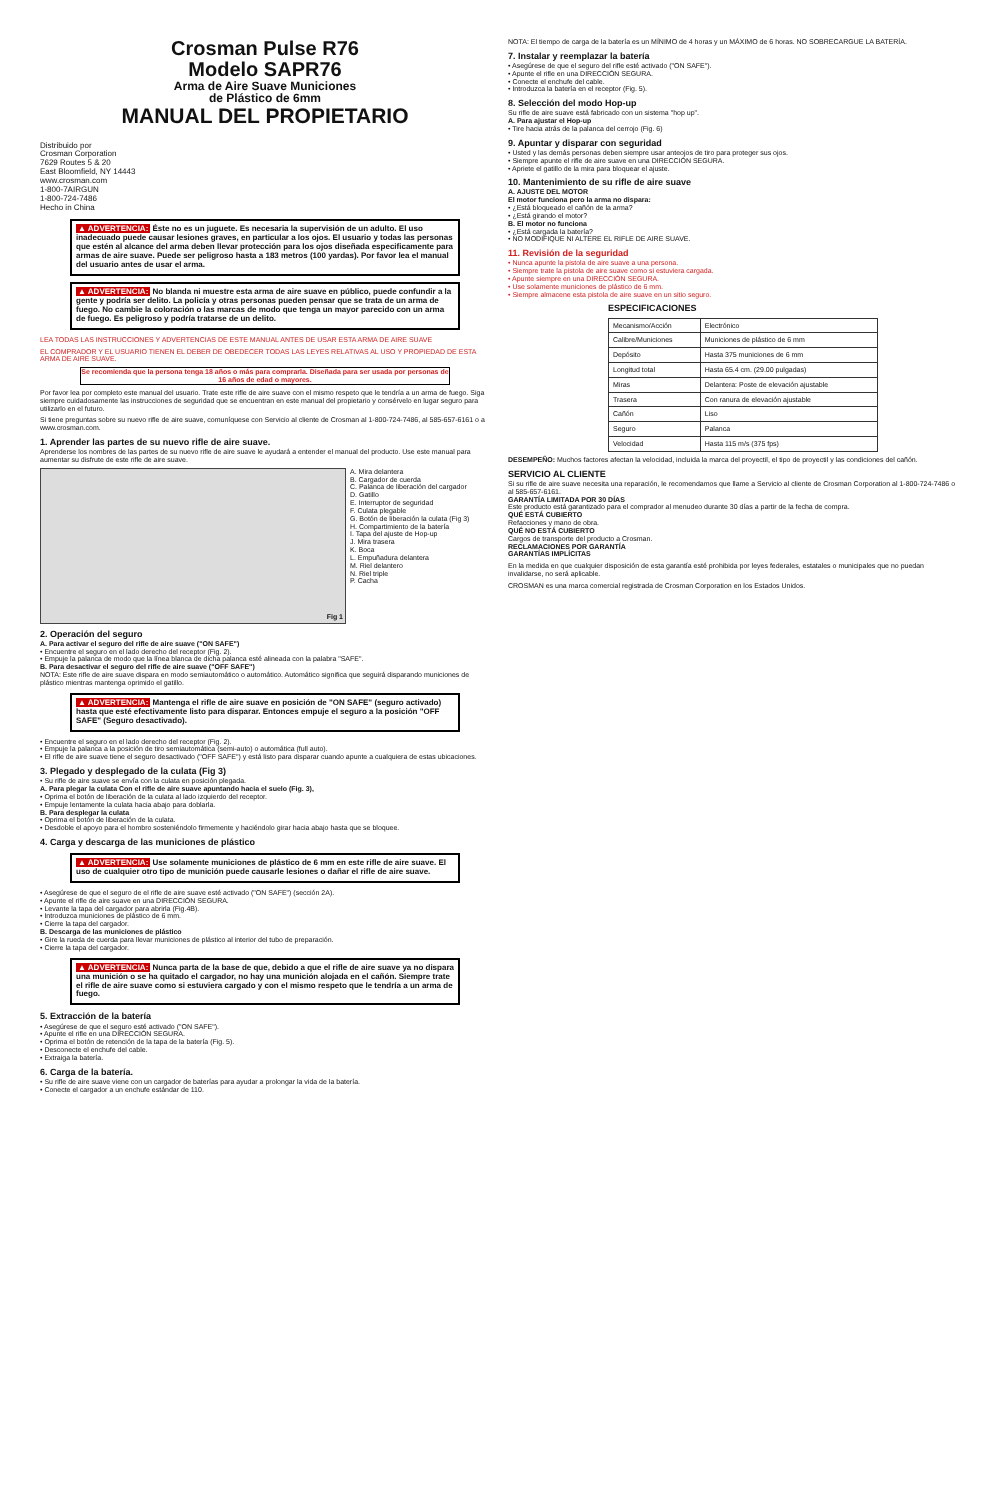Crosman Pulse R76
Modelo SAPR76
Arma de Aire Suave Municiones
de Plástico de 6mm
MANUAL DEL PROPIETARIO
Distribuido por
Crosman Corporation
7629 Routes 5 & 20
East Bloomfield, NY 14443
www.crosman.com
1-800-7AIRGUN
1-800-724-7486
Hecho in China
▲ ADVERTENCIA: Éste no es un juguete. Es necesaria la supervisión de un adulto. El uso inadecuado puede causar lesiones graves, en particular a los ojos. El usuario y todas las personas que estén al alcance del arma deben llevar protección para los ojos diseñada especificamente para armas de aire suave. Puede ser peligroso hasta a 183 metros (100 yardas). Por favor lea el manual del usuario antes de usar el arma.
▲ ADVERTENCIA: No blanda ni muestre esta arma de aire suave en público, puede confundir a la gente y podría ser delito. La policía y otras personas pueden pensar que se trata de un arma de fuego. No cambie la coloración o las marcas de modo que tenga un mayor parecido con un arma de fuego. Es peligroso y podría tratarse de un delito.
LEA TODAS LAS INSTRUCCIONES Y ADVERTENCIAS DE ESTE MANUAL ANTES DE USAR ESTA ARMA DE AIRE SUAVE
EL COMPRADOR Y EL USUARIO TIENEN EL DEBER DE OBEDECER TODAS LAS LEYES RELATIVAS AL USO Y PROPIEDAD DE ESTA ARMA DE AIRE SUAVE.
Se recomienda que la persona tenga 18 años o más para comprarla. Diseñada para ser usada por personas de 16 años de edad o mayores.
Por favor lea por completo este manual del usuario. Trate este rifle de aire suave con el mismo respeto que le tendría a un arma de fuego. Siga siempre cuidadosamente las instrucciones de seguridad que se encuentran en este manual del propietario y consérvelo en lugar seguro para utilizarlo en el futuro.
Si tiene preguntas sobre su nuevo rifle de aire suave, comuníquese con Servicio al cliente de Crosman al 1-800-724-7486, al 585-657-6161 o a www.crosman.com.
1. Aprender las partes de su nuevo rifle de aire suave.
Aprenderse los nombres de las partes de su nuevo rifle de aire suave le ayudará a entender el manual del producto. Use este manual para aumentar su disfrute de este rifle de aire suave.
Fig 1
A. Mira delantera
B. Cargador de cuerda
C. Palanca de liberación del cargador
D. Gatillo
E. Interruptor de seguridad
F. Culata plegable
G. Botón de liberación la culata (Fig 3)
H. Compartimiento de la batería
I. Tapa del ajuste de Hop-up
J. Mira trasera
K. Boca
L. Empuñadura delantera
M. Riel delantero
N. Riel triple
P. Cacha
2. Operación del seguro
A. Para activar el seguro del rifle de aire suave ("ON SAFE")
• Encuentre el seguro en el lado derecho del receptor (Fig. 2).
• Empuje la palanca de modo que la línea blanca de dicha palanca esté alineada con la palabra "SAFE".
B. Para desactivar el seguro del rifle de aire suave ("OFF SAFE")
NOTA: Este rifle de aire suave dispara en modo semiautomático o automático. Automático significa que seguirá disparando municiones de plástico mientras mantenga oprimido el gatillo.
▲ ADVERTENCIA: Mantenga el rifle de aire suave en posición de "ON SAFE" (seguro activado) hasta que esté efectivamente listo para disparar. Entonces empuje el seguro a la posición "OFF SAFE" (Seguro desactivado).
• Encuentre el seguro en el lado derecho del receptor (Fig. 2).
• Empuje la palanca a la posición de tiro semiautomática (semi-auto) o automática (full auto).
• El rifle de aire suave tiene el seguro desactivado ("OFF SAFE") y está listo para disparar cuando apunte a cualquiera de estas ubicaciones.
3. Plegado y desplegado de la culata (Fig 3)
• Su rifle de aire suave se envía con la culata en posición plegada.
A. Para plegar la culata Con el rifle de aire suave apuntando hacia el suelo (Fig. 3),
• Oprima el botón de liberación de la culata al lado izquierdo del receptor.
• Empuje lentamente la culata hacia abajo para doblarla.
B. Para desplegar la culata
• Oprima el botón de liberación de la culata.
• Desdoble el apoyo para el hombro sosteniéndolo firmemente y haciéndolo girar hacia abajo hasta que se bloquee.
4. Carga y descarga de las municiones de plástico
▲ ADVERTENCIA: Use solamente municiones de plástico de 6 mm en este rifle de aire suave. El uso de cualquier otro tipo de munición puede causarle lesiones o dañar el rifle de aire suave.
• Asegúrese de que el seguro de el rifle de aire suave esté activado ("ON SAFE") (sección 2A).
• Apunte el rifle de aire suave en una DIRECCIÓN SEGURA.
• Levante la tapa del cargador para abrirla (Fig.4B).
• Introduzca municiones de plástico de 6 mm.
• Cierre la tapa del cargador.
B. Descarga de las municiones de plástico
• Gire la rueda de cuerda para llevar municiones de plástico al interior del tubo de preparación.
• Cierre la tapa del cargador.
▲ ADVERTENCIA: Nunca parta de la base de que, debido a que el rifle de aire suave ya no dispara una munición o se ha quitado el cargador, no hay una munición alojada en el cañón. Siempre trate el rifle de aire suave como si estuviera cargado y con el mismo respeto que le tendría a un arma de fuego.
5. Extracción de la batería
• Asegúrese de que el seguro esté activado ("ON SAFE").
• Apunte el rifle en una DIRECCIÓN SEGURA.
• Oprima el botón de retención de la tapa de la batería (Fig. 5).
• Desconecte el enchufe del cable.
• Extraiga la batería.
6. Carga de la batería.
• Su rifle de aire suave viene con un cargador de baterías para ayudar a prolongar la vida de la batería.
• Conecte el cargador a un enchufe estándar de 110.
NOTA: El tiempo de carga de la batería es un MÍNIMO de 4 horas y un MÁXIMO de 6 horas. NO SOBRECARGUE LA BATERÍA.
7. Instalar y reemplazar la batería
• Asegúrese de que el seguro del rifle esté activado ("ON SAFE").
• Apunte el rifle en una DIRECCIÓN SEGURA.
• Conecte el enchufe del cable.
• Introduzca la batería en el receptor (Fig. 5).
8. Selección del modo Hop-up
Su rifle de aire suave está fabricado con un sistema "hop up".
A. Para ajustar el Hop-up
• Tire hacia atrás de la palanca del cerrojo (Fig. 6)
9. Apuntar y disparar con seguridad
• Usted y las demás personas deben siempre usar anteojos de tiro para proteger sus ojos.
• Siempre apunte el rifle de aire suave en una DIRECCIÓN SEGURA.
• Apriete el gatillo de la mira para bloquear el ajuste.
10. Mantenimiento de su rifle de aire suave
A. AJUSTE DEL MOTOR
El motor funciona pero la arma no dispara:
• ¿Está bloqueado el cañón de la arma?
• ¿Está girando el motor?
B. El motor no funciona
• ¿Está cargada la batería?
• NO MODIFIQUE NI ALTERE EL RIFLE DE AIRE SUAVE.
11. Revisión de la seguridad
• Nunca apunte la pistola de aire suave a una persona.
• Siempre trate la pistola de aire suave como si estuviera cargada.
• Apunte siempre en una DIRECCIÓN SEGURA.
• Use solamente municiones de plástico de 6 mm.
• Siempre almacene esta pistola de aire suave en un sitio seguro.
ESPECIFICACIONES
| Mecanismo/Acción | Electrónico |
| Calibre/Municiones | Municiones de plástico de 6 mm |
| Depósito | Hasta 375 municiones de 6 mm |
| Longitud total | Hasta 65.4 cm. (29.00 pulgadas) |
| Miras | Delantera: Poste de elevación ajustable |
| Trasera | Con ranura de elevación ajustable |
| Cañón | Liso |
| Seguro | Palanca |
| Velocidad | Hasta 115 m/s (375 fps) |
DESEMPEÑO: Muchos factores afectan la velocidad, incluida la marca del proyectil, el tipo de proyectil y las condiciones del cañón.
SERVICIO AL CLIENTE
Si su rifle de aire suave necesita una reparación, le recomendamos que llame a Servicio al cliente de Crosman Corporation al 1-800-724-7486 o al 585-657-6161.
GARANTÍA LIMITADA POR 30 DÍAS
Este producto está garantizado para el comprador al menudeo durante 30 días a partir de la fecha de compra.
QUÉ ESTÁ CUBIERTO
Refacciones y mano de obra.
QUÉ NO ESTÁ CUBIERTO
Cargos de transporte del producto a Crosman.
RECLAMACIONES POR GARANTÍA
GARANTÍAS IMPLÍCITAS
En la medida en que cualquier disposición de esta garantía esté prohibida por leyes federales, estatales o municipales que no puedan invalidarse, no será aplicable.
CROSMAN es una marca comercial registrada de Crosman Corporation en los Estados Unidos.